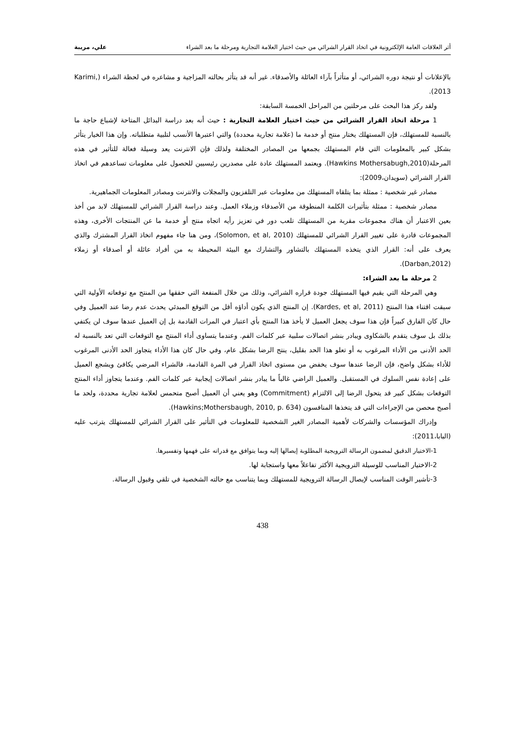أثر العلاقات العامة الإلكترونية في اتخاذ القرار الشرائي من حيث اختيار العلامة التجارية ومرحلة ما بعد الشراء علي، مريبة
بالإعلانات أو نتيجة دوره الشرائي، أو متأثراً بآراء العائلة والأصدقاء. غير أنه قد يتأثر بحالته المزاجية و مشاعره في لحظة الشراء (Karimi, 2013).
ولقد ركز هذا البحث على مرحلتين من المراحل الخمسة السابقة:
1 مرحلة اتخاذ القرار الشرائي من حيث اختيار العلامة التجارية : حيث أنه بعد دراسة البدائل المتاحة لإشباع حاجة ما بالنسبة للمستهلك، فإن المستهلك يختار منتج أو خدمة ما (علامة تجارية محددة) والتي اعتبرها الأنسب لتلبية متطلباته. وإن هذا الخيار يتأثر بشكل كبير بالمعلومات التي قام المستهلك بجمعها من المصادر المختلفة ولذلك فإن الانترنت يعد وسيلة فعالة للتأثير في هذه المرحلة(Hawkins Mothersabugh,2010). ويعتمد المستهلك عادة على مصدرين رئيسيين للحصول على معلومات تساعدهم في اتخاذ القرار الشرائي (سويدان،2009):
مصادر غير شخصية : ممثلة بما يتلقاه المستهلك من معلومات عبر التلفزيون والمجلات والانترنت ومصادر المعلومات الجماهيرية.
مصادر شخصية : ممثلة بتأثيرات الكلمة المنطوقة من الأصدقاء وزملاء العمل. وعند دراسة القرار الشرائي للمستهلك لابد من أخذ بعين الاعتبار أن هناك مجموعات مقربة من المستهلك تلعب دور في تعزيز رأيه اتجاه منتج أو خدمة ما عن المنتجات الأخرى، وهذه المجموعات قادرة على تغيير القرار الشرائي للمستهلك (Solomon, et al, 2010)، ومن هنا جاء مفهوم اتخاذ القرار المشترك والذي يعرف على أنه: القرار الذي يتخذه المستهلك بالتشاور والتشارك مع البيئة المحيطة به من أفراد عائلة أو أصدقاء أو زملاء (Darban,2012).
2 مرحلة ما بعد الشراء:
وهي المرحلة التي يقيم فيها المستهلك جودة قراره الشرائي، وذلك من خلال المنفعة التي حققها من المنتج مع توقعاته الأولية التي سبقت اقتناء هذا المنتج (Kardes, et al, 2011). إن المنتج الذي يكون أداؤه أقل من التوقع المبدئي يحدث عدم رضا عند العميل وفي حال كان الفارق كبيراً فإن هذا سوف يجعل العميل لا يأخذ هذا المنتج بأي اعتبار في المرات القادمة بل إن العميل عندها سوف لن يكتفي بذلك بل سوف يتقدم بالشكاوى ويبادر بنشر اتصالات سلبية عبر كلمات الفم. وعندما يتساوى أداء المنتج مع التوقعات التي تعد بالنسبة له الحد الأدنى من الأداء المرغوب به أو تعلو هذا الحد بقليل، ينتج الرضا بشكل عام، وفي حال كان هذا الأداء يتجاوز الحد الأدنى المرغوب للأداء بشكل واضح، فإن الرضا عندها سوف يخفض من مستوى اتخاذ القرار في المرة القادمة، فالشراء المرضي يكافئ ويشجع العميل على إعادة نفس السلوك في المستقبل. والعميل الراضي غالباً ما يبادر بنشر اتصالات إيجابية عبر كلمات الفم. وعندما يتجاوز أداء المنتج التوقعات بشكل كبير قد يتحول الرضا إلى الالتزام (Commitment) وهو يعني أن العميل أصبح متحمس لعلامة تجارية محددة، ولحد ما أصبح محصن من الإجراءات التي قد يتخذها المنافسون (Hawkins;Mothersbaugh, 2010, p. 634).
وإدراك المؤسسات والشركات لأهمية المصادر الغير الشخصية للمعلومات في التأثير على القرار الشرائي للمستهلك يترتب عليه (البابا،2011):
1-الاختيار الدقيق لمضمون الرسالة الترويجية المطلوبة إيصالها إليه وبما يتوافق مع قدراته على فهمها وتفسيرها.
2-الاختيار المناسب للوسيلة الترويجية الأكثر تفاعلاً معها واستجابة لها.
3-تأشير الوقت المناسب لإيصال الرسالة الترويجية للمستهلك وبما يتناسب مع حالته الشخصية في تلقي وقبول الرسالة.
438